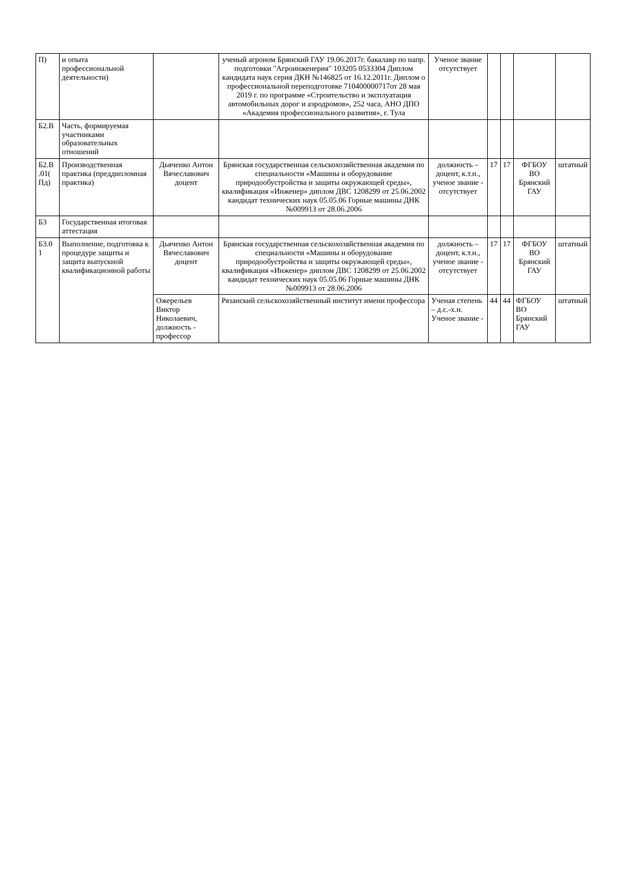| П) | и опыта профессиональной деятельности) | | ученый агроном Брянский ГАУ 19.06.2017г. бакалавр по напр. подготовки "Агроинженерия" 103205 0533304 Диплом кандидата наук серия ДКН №146825 от 16.12.2011г. Диплом о профессиональной переподготовке 710400000717от 28 мая 2019 г. по программе «Строительство и эксплуатация автомобильных дорог и аэродромов», 252 часа, АНО ДПО «Академия профессионального развития», г. Тула | Ученое звание отсутствует | | | | |
| Б2.В | Часть, формируемая участниками образовательных отношений | | | | | | | |
| Б2.В .01( Пд) | Производственная практика (преддипломная практика) | Дьяченко Антон Вячеславович доцент | Брянская государственная сельскохозяйственная академия по специальности «Машины и оборудование природообустройства и защиты окружающей среды», квалификация «Инженер» диплом ДВС 1208299 от 25.06.2002 кандидат технических наук 05.05.06 Горные машины ДНК №009913 от 28.06.2006 | должность – доцент, к.т.н., ученое звание - отсутствует | 17 | 17 | ФГБОУ ВО Брянский ГАУ | штатный |
| Б3 | Государственная итоговая аттестация | | | | | | | |
| Б3.0 1 | Выполнение, подготовка к процедуре защиты и защита выпускной квалификационной работы | Дьяченко Антон Вячеславович доцент | Брянская государственная сельскохозяйственная академия по специальности «Машины и оборудование природообустройства и защиты окружающей среды», квалификация «Инженер» диплом ДВС 1208299 от 25.06.2002 кандидат технических наук 05.05.06 Горные машины ДНК №009913 от 28.06.2006 | должность – доцент, к.т.н., ученое звание - отсутствует | 17 | 17 | ФГБОУ ВО Брянский ГАУ | штатный |
| | | Ожерельев Виктор Николаевич, должность - профессор | Рязанский сельскохозяйственный институт имени профессора | Ученая степень – д.с.-х.н. Ученое звание - | 44 | 44 | ФГБОУ ВО Брянский ГАУ | штатный |